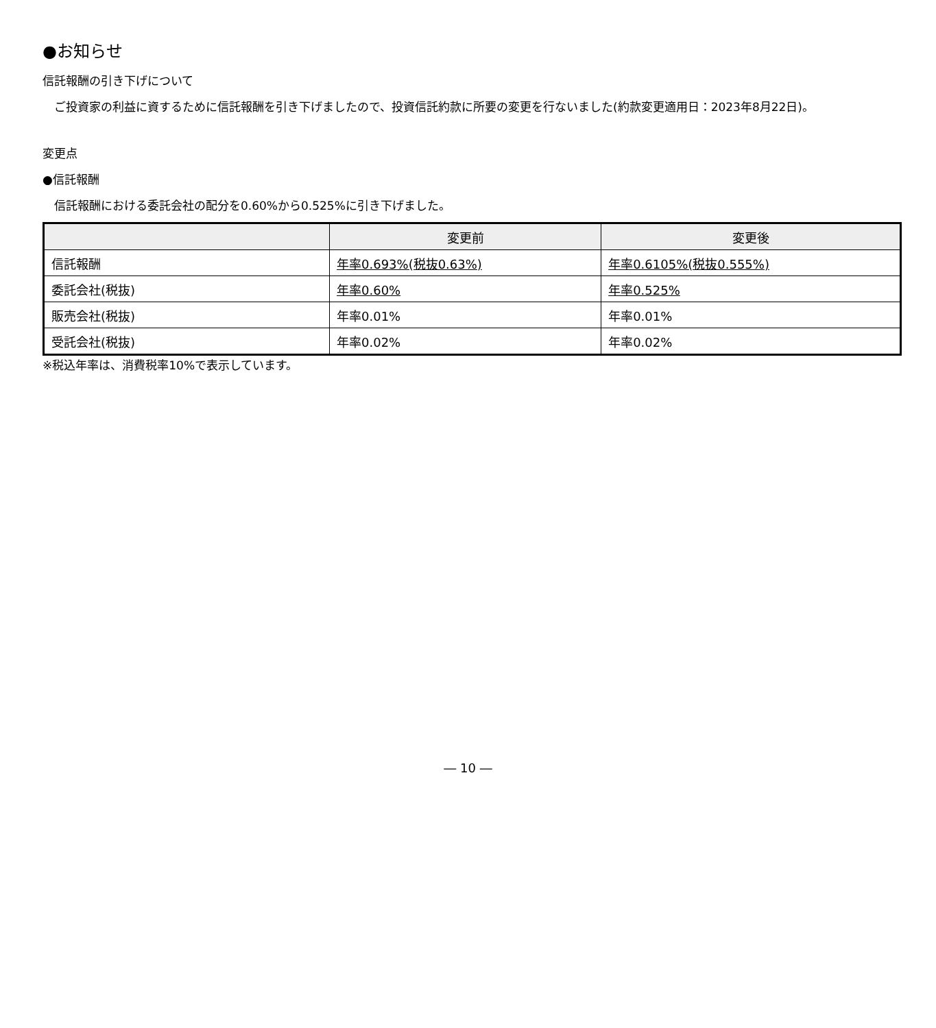●お知らせ
信託報酬の引き下げについて
　ご投資家の利益に資するために信託報酬を引き下げましたので、投資信託約款に所要の変更を行ないました(約款変更適用日：2023年8月22日)。
変更点
●信託報酬
　信託報酬における委託会社の配分を0.60%から0.525%に引き下げました。
| | 変更前 | 変更後 |
| --- | --- | --- |
| 信託報酬 | 年率0.693%(税抜0.63%) | 年率0.6105%(税抜0.555%) |
| 委託会社(税抜) | 年率0.60% | 年率0.525% |
| 販売会社(税抜) | 年率0.01% | 年率0.01% |
| 受託会社(税抜) | 年率0.02% | 年率0.02% |
※税込年率は、消費税率10%で表示しています。
― 10 ―